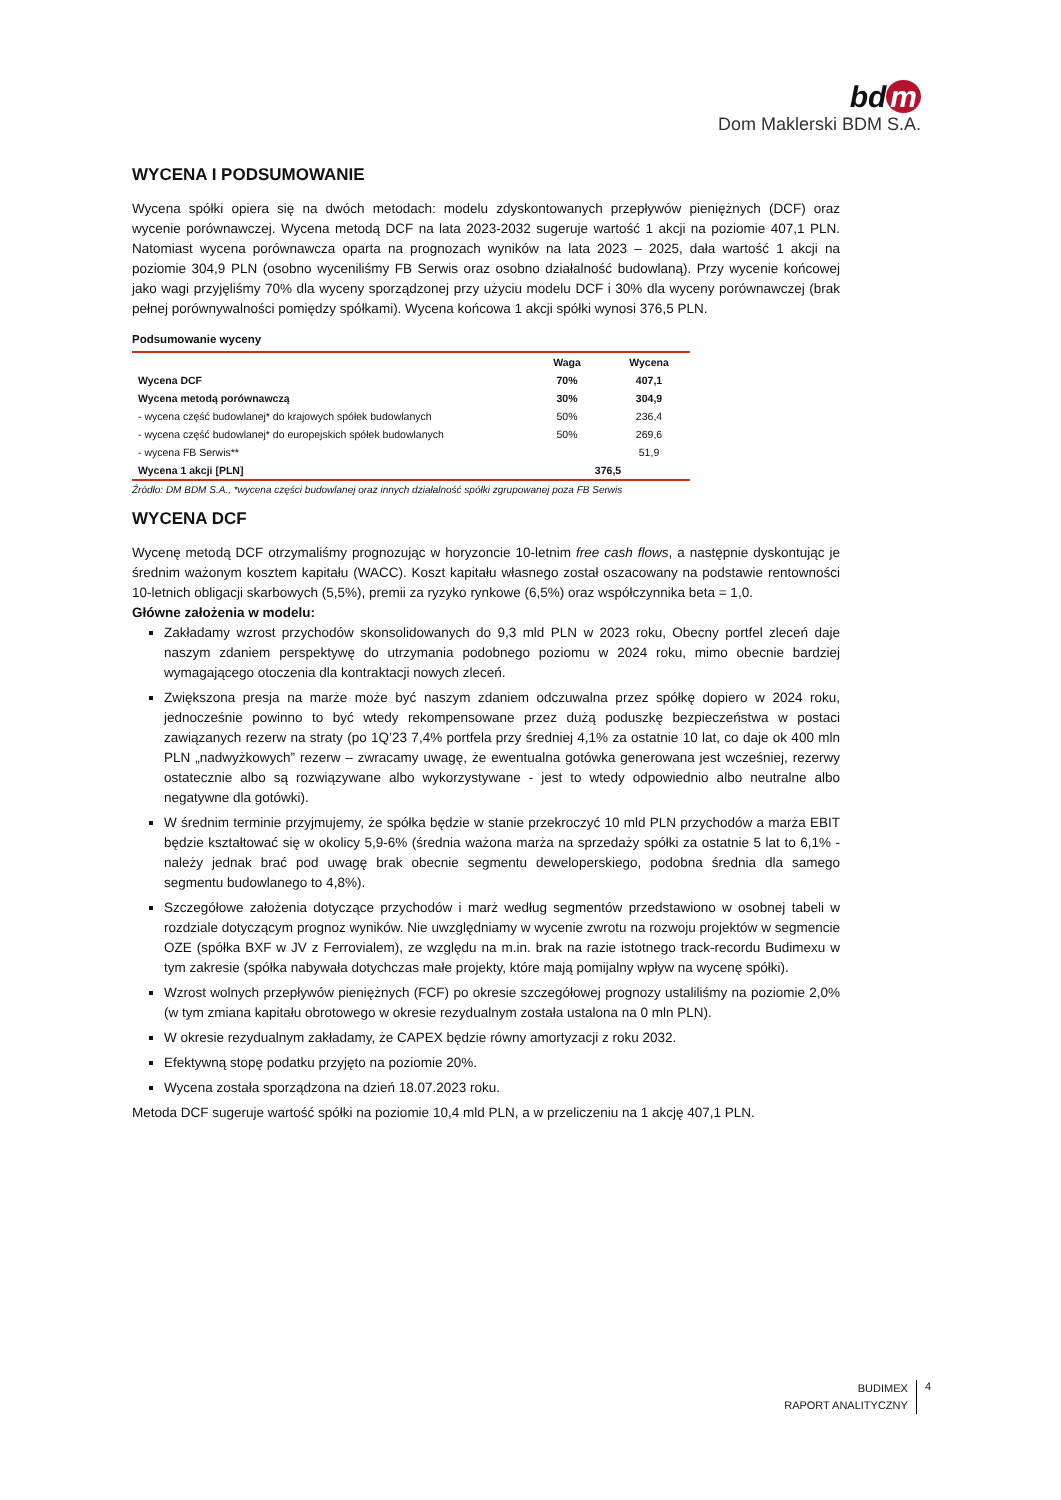bd m
Dom Maklerski BDM S.A.
WYCENA I PODSUMOWANIE
Wycena spółki opiera się na dwóch metodach: modelu zdyskontowanych przepływów pieniężnych (DCF) oraz wycenie porównawczej. Wycena metodą DCF na lata 2023-2032 sugeruje wartość 1 akcji na poziomie 407,1 PLN. Natomiast wycena porównawcza oparta na prognozach wyników na lata 2023 – 2025, dała wartość 1 akcji na poziomie 304,9 PLN (osobno wyceniliśmy FB Serwis oraz osobno działalność budowlaną). Przy wycenie końcowej jako wagi przyjęliśmy 70% dla wyceny sporządzonej przy użyciu modelu DCF i 30% dla wyceny porównawczej (brak pełnej porównywalności pomiędzy spółkami). Wycena końcowa 1 akcji spółki wynosi 376,5 PLN.
Podsumowanie wyceny
| | Waga | Wycena |
| --- | --- | --- |
| Wycena DCF | 70% | 407,1 |
| Wycena metodą porównawczą | 30% | 304,9 |
| - wycena część budowlanej* do krajowych spółek budowlanych | 50% | 236,4 |
| - wycena część budowlanej* do europejskich spółek budowlanych | 50% | 269,6 |
| - wycena FB Serwis** | | 51,9 |
| Wycena 1 akcji [PLN] | 376,5 | |
Źródło: DM BDM S.A., *wycena części budowlanej oraz innych działalność spółki zgrupowanej poza FB Serwis
WYCENA DCF
Wycenę metodą DCF otrzymaliśmy prognozując w horyzoncie 10-letnim free cash flows, a następnie dyskontując je średnim ważonym kosztem kapitału (WACC). Koszt kapitału własnego został oszacowany na podstawie rentowności 10-letnich obligacji skarbowych (5,5%), premii za ryzyko rynkowe (6,5%) oraz współczynnika beta = 1,0.
Główne założenia w modelu:
Zakładamy wzrost przychodów skonsolidowanych do 9,3 mld PLN w 2023 roku, Obecny portfel zleceń daje naszym zdaniem perspektywę do utrzymania podobnego poziomu w 2024 roku, mimo obecnie bardziej wymagającego otoczenia dla kontraktacji nowych zleceń.
Zwiększona presja na marże może być naszym zdaniem odczuwalna przez spółkę dopiero w 2024 roku, jednocześnie powinno to być wtedy rekompensowane przez dużą poduszkę bezpieczeństwa w postaci zawiązanych rezerw na straty (po 1Q’23 7,4% portfela przy średniej 4,1% za ostatnie 10 lat, co daje ok 400 mln PLN „nadwyżkowych” rezerw – zwracamy uwagę, że ewentualna gotówka generowana jest wcześniej, rezerwy ostatecznie albo są rozwiązywane albo wykorzystywane - jest to wtedy odpowiednio albo neutralne albo negatywne dla gotówki).
W średnim terminie przyjmujemy, że spółka będzie w stanie przekroczyć 10 mld PLN przychodów a marża EBIT będzie kształtować się w okolicy 5,9-6% (średnia ważona marża na sprzedaży spółki za ostatnie 5 lat to 6,1% - należy jednak brać pod uwagę brak obecnie segmentu deweloperskiego, podobna średnia dla samego segmentu budowlanego to 4,8%).
Szczegółowe założenia dotyczące przychodów i marż według segmentów przedstawiono w osobnej tabeli w rozdziale dotyczącym prognoz wyników. Nie uwzględniamy w wycenie zwrotu na rozwoju projektów w segmencie OZE (spółka BXF w JV z Ferrovialem), ze względu na m.in. brak na razie istotnego track-recordu Budimexu w tym zakresie (spółka nabywała dotychczas małe projekty, które mają pomijalny wpływ na wycenę spółki).
Wzrost wolnych przepływów pieniężnych (FCF) po okresie szczegółowej prognozy ustaliliśmy na poziomie 2,0% (w tym zmiana kapitału obrotowego w okresie rezydualnym została ustalona na 0 mln PLN).
W okresie rezydualnym zakładamy, że CAPEX będzie równy amortyzacji z roku 2032.
Efektywną stopę podatku przyjęto na poziomie 20%.
Wycena została sporządzona na dzień 18.07.2023 roku.
Metoda DCF sugeruje wartość spółki na poziomie 10,4 mld PLN, a w przeliczeniu na 1 akcję 407,1 PLN.
BUDIMEX
RAPORT ANALITYCZNY
4